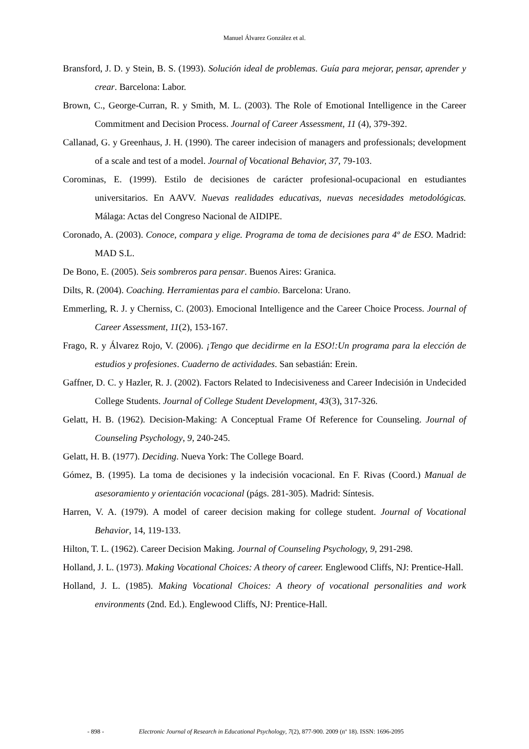Manuel Álvarez González et al.
Bransford, J. D. y Stein, B. S. (1993). Solución ideal de problemas. Guía para mejorar, pensar, aprender y crear. Barcelona: Labor.
Brown, C., George-Curran, R. y Smith, M. L. (2003). The Role of Emotional Intelligence in the Career Commitment and Decision Process. Journal of Career Assessment, 11 (4), 379-392.
Callanad, G. y Greenhaus, J. H. (1990). The career indecision of managers and professionals; development of a scale and test of a model. Journal of Vocational Behavior, 37, 79-103.
Corominas, E. (1999). Estilo de decisiones de carácter profesional-ocupacional en estudiantes universitarios. En AAVV. Nuevas realidades educativas, nuevas necesidades metodológicas. Málaga: Actas del Congreso Nacional de AIDIPE.
Coronado, A. (2003). Conoce, compara y elige. Programa de toma de decisiones para 4º de ESO. Madrid: MAD S.L.
De Bono, E. (2005). Seis sombreros para pensar. Buenos Aires: Granica.
Dilts, R. (2004). Coaching. Herramientas para el cambio. Barcelona: Urano.
Emmerling, R. J. y Cherniss, C. (2003). Emocional Intelligence and the Career Choice Process. Journal of Career Assessment, 11(2), 153-167.
Frago, R. y Álvarez Rojo, V. (2006). ¡Tengo que decidirme en la ESO!:Un programa para la elección de estudios y profesiones. Cuaderno de actividades. San sebastián: Erein.
Gaffner, D. C. y Hazler, R. J. (2002). Factors Related to Indecisiveness and Career Indecisión in Undecided College Students. Journal of College Student Development, 43(3), 317-326.
Gelatt, H. B. (1962). Decision-Making: A Conceptual Frame Of Reference for Counseling. Journal of Counseling Psychology, 9, 240-245.
Gelatt, H. B. (1977). Deciding. Nueva York: The College Board.
Gómez, B. (1995). La toma de decisiones y la indecisión vocacional. En F. Rivas (Coord.) Manual de asesoramiento y orientación vocacional (págs. 281-305). Madrid: Síntesis.
Harren, V. A. (1979). A model of career decision making for college student. Journal of Vocational Behavior, 14, 119-133.
Hilton, T. L. (1962). Career Decision Making. Journal of Counseling Psychology, 9, 291-298.
Holland, J. L. (1973). Making Vocational Choices: A theory of career. Englewood Cliffs, NJ: Prentice-Hall.
Holland, J. L. (1985). Making Vocational Choices: A theory of vocational personalities and work environments (2nd. Ed.). Englewood Cliffs, NJ: Prentice-Hall.
- 898 - Electronic Journal of Research in Educational Psychology, 7(2), 877-900. 2009 (nº 18). ISSN: 1696-2095